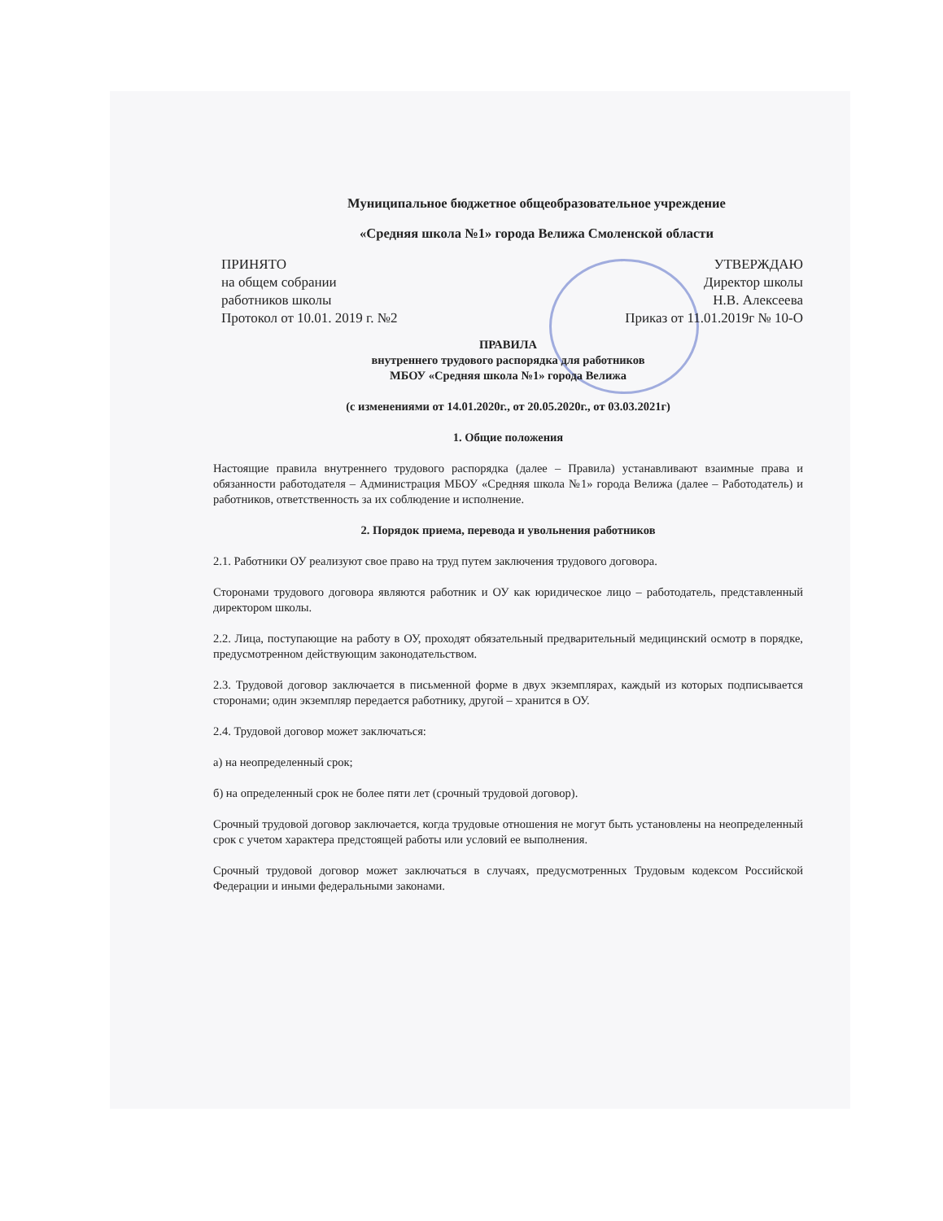Муниципальное бюджетное общеобразовательное учреждение
«Средняя школа №1» города Велижа Смоленской области
ПРИНЯТО
на общем собрании
работников школы
Протокол от 10.01. 2019 г. №2
УТВЕРЖДАЮ
Директор школы
Н.В. Алексеева
Приказ от 11.01.2019г № 10-О
ПРАВИЛА
внутреннего трудового распорядка для работников
МБОУ «Средняя школа №1» города Велижа
(с изменениями от 14.01.2020г., от 20.05.2020г., от 03.03.2021г)
1. Общие положения
Настоящие правила внутреннего трудового распорядка (далее – Правила) устанавливают взаимные права и обязанности работодателя – Администрация МБОУ «Средняя школа №1» города Велижа (далее – Работодатель) и работников, ответственность за их соблюдение и исполнение.
2. Порядок приема, перевода и увольнения работников
2.1. Работники ОУ реализуют свое право на труд путем заключения трудового договора.
Сторонами трудового договора являются работник и ОУ как юридическое лицо – работодатель, представленный директором школы.
2.2. Лица, поступающие на работу в ОУ, проходят обязательный предварительный медицинский осмотр в порядке, предусмотренном действующим законодательством.
2.3. Трудовой договор заключается в письменной форме в двух экземплярах, каждый из которых подписывается сторонами; один экземпляр передается работнику, другой – хранится в ОУ.
2.4. Трудовой договор может заключаться:
а) на неопределенный срок;
б) на определенный срок не более пяти лет (срочный трудовой договор).
Срочный трудовой договор заключается, когда трудовые отношения не могут быть установлены на неопределенный срок с учетом характера предстоящей работы или условий ее выполнения.
Срочный трудовой договор может заключаться в случаях, предусмотренных Трудовым кодексом Российской Федерации и иными федеральными законами.